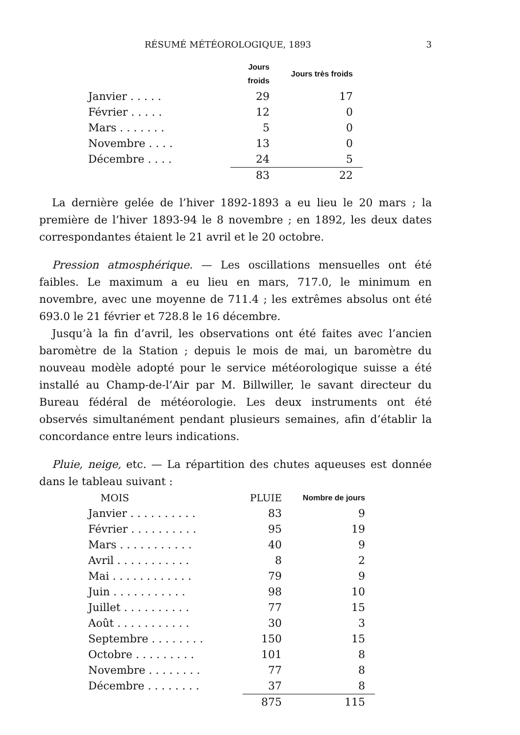RÉSUMÉ MÉTÉOROLOGIQUE, 1893 3
| | Jours froids | Jours très froids |
| --- | --- | --- |
| Janvier . . . . . | 29 | 17 |
| Février . . . . . | 12 | 0 |
| Mars . . . . . . . | 5 | 0 |
| Novembre . . . . | 13 | 0 |
| Décembre . . . . | 24 | 5 |
| | 83 | 22 |
La dernière gelée de l’hiver 1892-1893 a eu lieu le 20 mars ; la première de l’hiver 1893-94 le 8 novembre ; en 1892, les deux dates correspondantes étaient le 21 avril et le 20 octobre.
Pression atmosphérique. — Les oscillations mensuelles ont été faibles. Le maximum a eu lieu en mars, 717.0, le minimum en novembre, avec une moyenne de 711.4 ; les extrêmes absolus ont été 693.0 le 21 février et 728.8 le 16 décembre.
Jusqu’à la fin d’avril, les observations ont été faites avec l’ancien baromètre de la Station ; depuis le mois de mai, un baromètre du nouveau modèle adopté pour le service météorologique suisse a été installé au Champ-de-l’Air par M. Billwiller, le savant directeur du Bureau fédéral de météorologie. Les deux instruments ont été observés simultanément pendant plusieurs semaines, afin d’établir la concordance entre leurs indications.
Pluie, neige, etc. — La répartition des chutes aqueuses est donnée dans le tableau suivant :
| MOIS | PLUIE | Nombre de jours |
| --- | --- | --- |
| Janvier . . . . . . . . . . | 83 | 9 |
| Février . . . . . . . . . . | 95 | 19 |
| Mars . . . . . . . . . . . | 40 | 9 |
| Avril . . . . . . . . . . . | 8 | 2 |
| Mai . . . . . . . . . . . . | 79 | 9 |
| Juin . . . . . . . . . . . | 98 | 10 |
| Juillet . . . . . . . . . . | 77 | 15 |
| Août . . . . . . . . . . . | 30 | 3 |
| Septembre . . . . . . . . | 150 | 15 |
| Octobre . . . . . . . . . | 101 | 8 |
| Novembre . . . . . . . . | 77 | 8 |
| Décembre . . . . . . . . | 37 | 8 |
| | 875 | 115 |